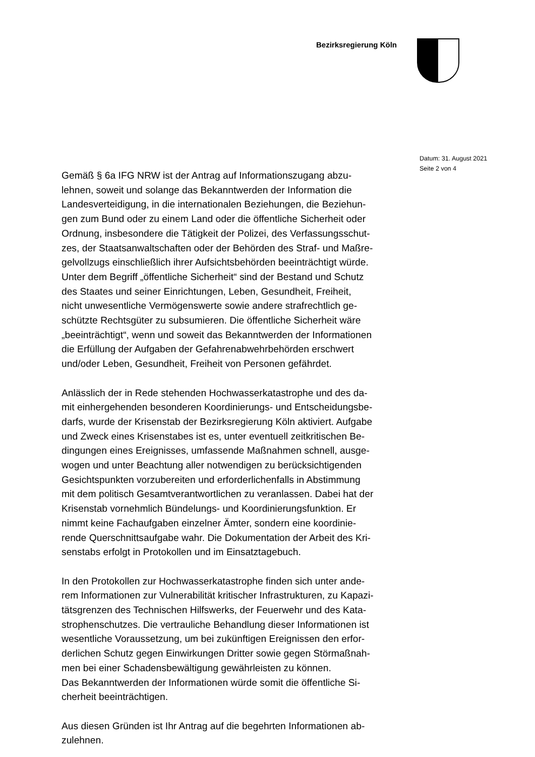Bezirksregierung Köln
Gemäß § 6a IFG NRW ist der Antrag auf Informationszugang abzu-
lehnen, soweit und solange das Bekanntwerden der Information die
Landesverteidigung, in die internationalen Beziehungen, die Beziehun-
gen zum Bund oder zu einem Land oder die öffentliche Sicherheit oder
Ordnung, insbesondere die Tätigkeit der Polizei, des Verfassungsschut-
zes, der Staatsanwaltschaften oder der Behörden des Straf- und Maßre-
gelvollzugs einschließlich ihrer Aufsichtsbehörden beeinträchtigt würde.
Unter dem Begriff „öffentliche Sicherheit“ sind der Bestand und Schutz
des Staates und seiner Einrichtungen, Leben, Gesundheit, Freiheit,
nicht unwesentliche Vermögenswerte sowie andere strafrechtlich ge-
schützte Rechtsgüter zu subsumieren. Die öffentliche Sicherheit wäre
„beeinträchtigt“, wenn und soweit das Bekanntwerden der Informationen
die Erfüllung der Aufgaben der Gefahrenabwehrbehörden erschwert
und/oder Leben, Gesundheit, Freiheit von Personen gefährdet.
Anlässlich der in Rede stehenden Hochwasserkatastrophe und des da-
mit einhergehenden besonderen Koordinierungs- und Entscheidungsbe-
darfs, wurde der Krisenstab der Bezirksregierung Köln aktiviert. Aufgabe
und Zweck eines Krisenstabes ist es, unter eventuell zeitkritischen Be-
dingungen eines Ereignisses, umfassende Maßnahmen schnell, ausge-
wogen und unter Beachtung aller notwendigen zu berücksichtigenden
Gesichtspunkten vorzubereiten und erforderlichenfalls in Abstimmung
mit dem politisch Gesamtverantwortlichen zu veranlassen. Dabei hat der
Krisenstab vornehmlich Bündelungs- und Koordinierungsfunktion. Er
nimmt keine Fachaufgaben einzelner Ämter, sondern eine koordinie-
rende Querschnittsaufgabe wahr. Die Dokumentation der Arbeit des Kri-
senstabs erfolgt in Protokollen und im Einsatztagebuch.
In den Protokollen zur Hochwasserkatastrophe finden sich unter ande-
rem Informationen zur Vulnerabilität kritischer Infrastrukturen, zu Kapazi-
tätsgrenzen des Technischen Hilfswerks, der Feuerwehr und des Kata-
strophenschutzes. Die vertrauliche Behandlung dieser Informationen ist
wesentliche Voraussetzung, um bei zukünftigen Ereignissen den erfor-
derlichen Schutz gegen Einwirkungen Dritter sowie gegen Störmaßnah-
men bei einer Schadensbewältigung gewährleisten zu können.
Das Bekanntwerden der Informationen würde somit die öffentliche Si-
cherheit beeinträchtigen.
Aus diesen Gründen ist Ihr Antrag auf die begehrten Informationen ab-
zulehnen.
Datum: 31. August 2021
Seite 2 von 4